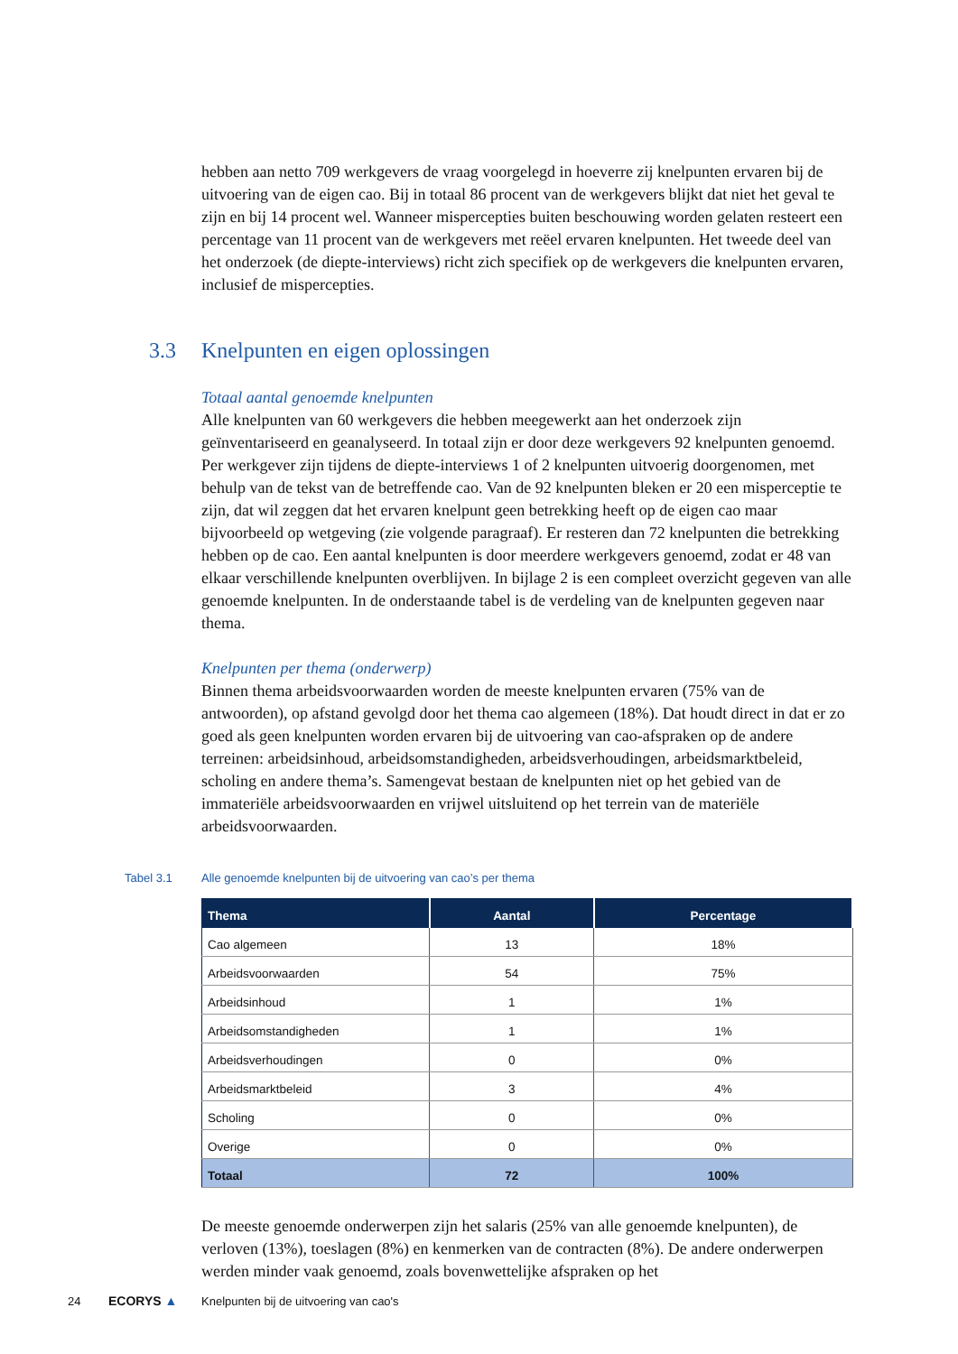hebben aan netto 709 werkgevers de vraag voorgelegd in hoeverre zij knelpunten ervaren bij de uitvoering van de eigen cao. Bij in totaal 86 procent van de werkgevers blijkt dat niet het geval te zijn en bij 14 procent wel. Wanneer mispercepties buiten beschouwing worden gelaten resteert een percentage van 11 procent van de werkgevers met reëel ervaren knelpunten. Het tweede deel van het onderzoek (de diepte-interviews) richt zich specifiek op de werkgevers die knelpunten ervaren, inclusief de mispercepties.
Totaal aantal genoemde knelpunten
Alle knelpunten van 60 werkgevers die hebben meegewerkt aan het onderzoek zijn geïnventariseerd en geanalyseerd. In totaal zijn er door deze werkgevers 92 knelpunten genoemd. Per werkgever zijn tijdens de diepte-interviews 1 of 2 knelpunten uitvoerig doorgenomen, met behulp van de tekst van de betreffende cao. Van de 92 knelpunten bleken er 20 een misperceptie te zijn, dat wil zeggen dat het ervaren knelpunt geen betrekking heeft op de eigen cao maar bijvoorbeeld op wetgeving (zie volgende paragraaf). Er resteren dan 72 knelpunten die betrekking hebben op de cao. Een aantal knelpunten is door meerdere werkgevers genoemd, zodat er 48 van elkaar verschillende knelpunten overblijven. In bijlage 2 is een compleet overzicht gegeven van alle genoemde knelpunten. In de onderstaande tabel is de verdeling van de knelpunten gegeven naar thema.
Knelpunten per thema (onderwerp)
Binnen thema arbeidsvoorwaarden worden de meeste knelpunten ervaren (75% van de antwoorden), op afstand gevolgd door het thema cao algemeen (18%). Dat houdt direct in dat er zo goed als geen knelpunten worden ervaren bij de uitvoering van cao-afspraken op de andere terreinen: arbeidsinhoud, arbeidsomstandigheden, arbeidsverhoudingen, arbeidsmarktbeleid, scholing en andere thema’s. Samengevat bestaan de knelpunten niet op het gebied van de immateriële arbeidsvoorwaarden en vrijwel uitsluitend op het terrein van de materiële arbeidsvoorwaarden.
Tabel 3.1 Alle genoemde knelpunten bij de uitvoering van cao’s per thema
| Thema | Aantal | Percentage |
| --- | --- | --- |
| Cao algemeen | 13 | 18% |
| Arbeidsvoorwaarden | 54 | 75% |
| Arbeidsinhoud | 1 | 1% |
| Arbeidsomstandigheden | 1 | 1% |
| Arbeidsverhoudingen | 0 | 0% |
| Arbeidsmarktbeleid | 3 | 4% |
| Scholing | 0 | 0% |
| Overige | 0 | 0% |
| Totaal | 72 | 100% |
De meeste genoemde onderwerpen zijn het salaris (25% van alle genoemde knelpunten), de verloven (13%), toeslagen (8%) en kenmerken van de contracten (8%). De andere onderwerpen werden minder vaak genoemd, zoals bovenwettelijke afspraken op het
3.3 Knelpunten en eigen oplossingen
24 ECORYS ▲ Knelpunten bij de uitvoering van cao's